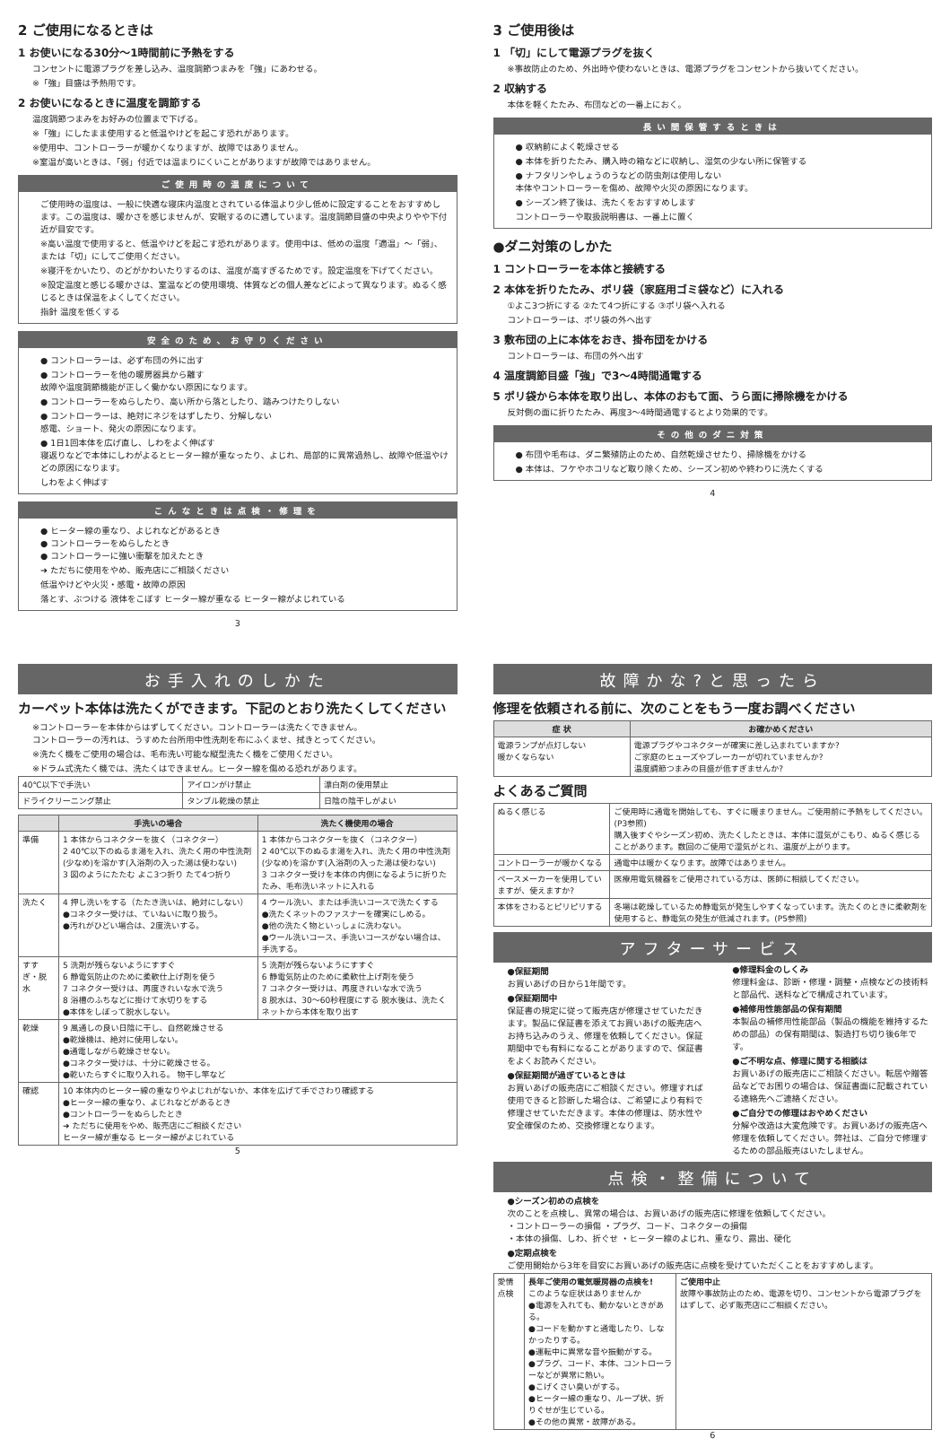2 ご使用になるときは
1 お使いになる30分〜1時間前に予熱をする
コンセントに電源プラグを差し込み、温度調節つまみを「強」にあわせる。
※「強」目盛は予熱用です。
2 お使いになるときに温度を調節する
温度調節つまみをお好みの位置まで下げる。
※「強」にしたまま使用すると低温やけどを起こす恐れがあります。
※使用中、コントローラーが暖かくなりますが、故障ではありません。
※室温が高いときは、「弱」付近では温まりにくいことがありますが故障ではありません。
ご使用時の温度について
ご使用時の温度は、一般に快適な寝床内温度とされている体温より少し低めに設定することをおすすめします。この温度は、暖かさを感じませんが、安眠するのに適しています。温度調節目盛の中央よりやや下付近が目安です。
※高い温度で使用すると、低温やけどを起こす恐れがあります。使用中は、低めの温度「適温」〜「弱」、または「切」にしてご使用ください。
※寝汗をかいたり、のどがかわいたりするのは、温度が高すぎるためです。設定温度を下げてください。
※設定温度と感じる暖かさは、室温などの使用環境、体質などの個人差などによって異なります。ぬるく感じるときは保温をよくしてください。
指針 温度を低くする
安全のため、お守りください
● コントローラーは、必ず布団の外に出す
● コントローラーを他の暖房器具から離す
故障や温度調節機能が正しく働かない原因になります。
● コントローラーをぬらしたり、高い所から落としたり、踏みつけたりしない
● コントローラーは、絶対にネジをはずしたり、分解しない
感電、ショート、発火の原因になります。
● 1日1回本体を広げ直し、しわをよく伸ばす
寝返りなどで本体にしわがよるとヒーター線が重なったり、よじれ、局部的に異常過熱し、故障や低温やけどの原因になります。
しわをよく伸ばす
こんなときは点検・修理を
● ヒーター線の重なり、よじれなどがあるとき
● コントローラーをぬらしたとき
● コントローラーに強い衝撃を加えたとき
➜ ただちに使用をやめ、販売店にご相談ください
低温やけどや火災・感電・故障の原因
落とす、ぶつける 液体をこぼす ヒーター線が重なる ヒーター線がよじれている
3
3 ご使用後は
1 「切」にして電源プラグを抜く
※事故防止のため、外出時や使わないときは、電源プラグをコンセントから抜いてください。
2 収納する
本体を軽くたたみ、布団などの一番上におく。
長い間保管するときは
● 収納前によく乾燥させる
● 本体を折りたたみ、購入時の箱などに収納し、湿気の少ない所に保管する
● ナフタリンやしょうのうなどの防虫剤は使用しない
本体やコントローラーを傷め、故障や火災の原因になります。
● シーズン終了後は、洗たくをおすすめします
コントローラーや取扱説明書は、一番上に置く
●ダニ対策のしかた
1 コントローラーを本体と接続する
2 本体を折りたたみ、ポリ袋（家庭用ゴミ袋など）に入れる
①よこ3つ折にする ②たて4つ折にする ③ポリ袋へ入れる
コントローラーは、ポリ袋の外へ出す
3 敷布団の上に本体をおき、掛布団をかける
コントローラーは、布団の外へ出す
4 温度調節目盛「強」で3〜4時間通電する
5 ポリ袋から本体を取り出し、本体のおもて面、うら面に掃除機をかける
反対側の面に折りたたみ、再度3〜4時間通電するとより効果的です。
その他のダニ対策
● 布団や毛布は、ダニ繁殖防止のため、自然乾燥させたり、掃除機をかける
● 本体は、フケやホコリなど取り除くため、シーズン初めや終わりに洗たくする
4
お手入れのしかた
カーペット本体は洗たくができます。下記のとおり洗たくしてください
※コントローラーを本体からはずしてください。コントローラーは洗たくできません。
コントローラーの汚れは、うすめた台所用中性洗剤を布にふくませ、拭きとってください。
※洗たく機をご使用の場合は、毛布洗い可能な縦型洗たく機をご使用ください。
※ドラム式洗たく機では、洗たくはできません。ヒーター線を傷める恐れがあります。
| 40℃以下で手洗い | アイロンがけ禁止 | 漂白剤の使用禁止 |
| ドライクリーニング禁止 | タンブル乾燥の禁止 | 日陰の陰干しがよい |
| | 手洗いの場合 | 洗たく機使用の場合 |
| --- | --- | --- |
| 準備 | 1 本体からコネクターを抜く（コネクター） 2 40℃以下のぬるま湯を入れ、洗たく用の中性洗剤(少なめ)を溶かす(入浴剤の入った湯は使わない) 3 図のようにたたむ よこ3つ折り たて4つ折り | 1 本体からコネクターを抜く（コネクター） 2 40℃以下のぬるま湯を入れ、洗たく用の中性洗剤(少なめ)を溶かす(入浴剤の入った湯は使わない) 3 コネクター受けを本体の内側になるように折りたたみ、毛布洗いネットに入れる |
| 洗たく | 4 押し洗いをする（たたき洗いは、絶対にしない） ●コネクター受けは、ていねいに取り扱う。 ●汚れがひどい場合は、2度洗いする。 | 4 ウール洗い、または手洗いコースで洗たくする ●洗たくネットのファスナーを確実にしめる。 ●他の洗たく物といっしょに洗わない。 ●ウール洗いコース、手洗いコースがない場合は、手洗する。 |
| すすぎ・脱水 | 5 洗剤が残らないようにすすぐ 6 静電気防止のために柔軟仕上げ剤を使う 7 コネクター受けは、再度きれいな水で洗う 8 浴槽のふちなどに掛けて水切りをする ●本体をしぼって脱水しない。 | 5 洗剤が残らないようにすすぐ 6 静電気防止のために柔軟仕上げ剤を使う 7 コネクター受けは、再度きれいな水で洗う 8 脱水は、30〜60秒程度にする 脱水後は、洗たくネットから本体を取り出す |
| 乾燥 | 9 風通しの良い日陰に干し、自然乾燥させる ●乾燥機は、絶対に使用しない。 ●通電しながら乾燥させない。 ●コネクター受けは、十分に乾燥させる。 ●乾いたらすぐに取り入れる。 物干し竿など | |
| 確認 | 10 本体内のヒーター線の重なりやよじれがないか、本体を広げて手でさわり確認する ●ヒーター線の重なり、よじれなどがあるとき ●コントローラーをぬらしたとき ➜ ただちに使用をやめ、販売店にご相談ください ヒーター線が重なる ヒーター線がよじれている | |
5
故障かな?と思ったら
修理を依頼される前に、次のことをもう一度お調べください
| 症 状 | お確かめください |
| --- | --- |
| 電源ランプが点灯しない 暖かくならない | 電源プラグやコネクターが確実に差し込まれていますか? ご家庭のヒューズやブレーカーが切れていませんか? 温度調節つまみの目盛が低すぎませんか? |
よくあるご質問
| ぬるく感じる | ご使用時に通電を開始しても、すぐに暖まりません。ご使用前に予熱をしてください。(P3参照) 購入後すぐやシーズン初め、洗たくしたときは、本体に湿気がこもり、ぬるく感じることがあります。数回のご使用で湿気がとれ、温度が上がります。 |
| コントローラーが暖かくなる | 通電中は暖かくなります。故障ではありません。 |
| ペースメーカーを使用していますが、使えますか? | 医療用電気機器をご使用されている方は、医師に相談してください。 |
| 本体をさわるとピリピリする | 冬場は乾燥しているため静電気が発生しやすくなっています。洗たくのときに柔軟剤を使用すると、静電気の発生が低減されます。(P5参照) |
アフターサービス
●保証期間
お買いあげの日から1年間です。
●保証期間中
保証書の規定に従って販売店が修理させていただきます。製品に保証書を添えてお買いあげの販売店へお持ち込みのうえ、修理を依頼してください。保証期間中でも有料になることがありますので、保証書をよくお読みください。
●保証期間が過ぎているときは
お買いあげの販売店にご相談ください。修理すれば使用できると診断した場合は、ご希望により有料で修理させていただきます。本体の修理は、防水性や安全確保のため、交換修理となります。
●修理料金のしくみ
修理料金は、診断・修理・調整・点検などの技術料と部品代、送料などで構成されています。
●補修用性能部品の保有期間
本製品の補修用性能部品（製品の機能を維持するための部品）の保有期間は、製造打ち切り後6年です。
●ご不明な点、修理に関する相談は
お買いあげの販売店にご相談ください。転居や贈答品などでお困りの場合は、保証書面に記載されている連絡先へご連絡ください。
●ご自分での修理はおやめください
分解や改造は大変危険です。お買いあげの販売店へ修理を依頼してください。弊社は、ご自分で修理するための部品販売はいたしません。
点検・整備について
●シーズン初めの点検を
次のことを点検し、異常の場合は、お買いあげの販売店に修理を依頼してください。
・コントローラーの損傷 ・プラグ、コード、コネクターの損傷
・本体の損傷、しわ、折ぐせ ・ヒーター線のよじれ、重なり、露出、硬化
●定期点検を
ご使用開始から3年を目安にお買いあげの販売店に点検を受けていただくことをおすすめします。
| 愛情点検 | 長年ご使用の電気暖房器の点検を! このような症状はありませんか ●電源を入れても、動かないときがある。 ●コードを動かすと通電したり、しなかったりする。 ●運転中に異常な音や振動がする。 ●プラグ、コード、本体、コントローラーなどが異常に熱い。 ●こげくさい臭いがする。 ●ヒーター線の重なり、ループ状、折りぐせが生じている。 ●その他の異常・故障がある。 | ご使用中止 故障や事故防止のため、電源を切り、コンセントから電源プラグをはずして、必ず販売店にご相談ください。 |
6